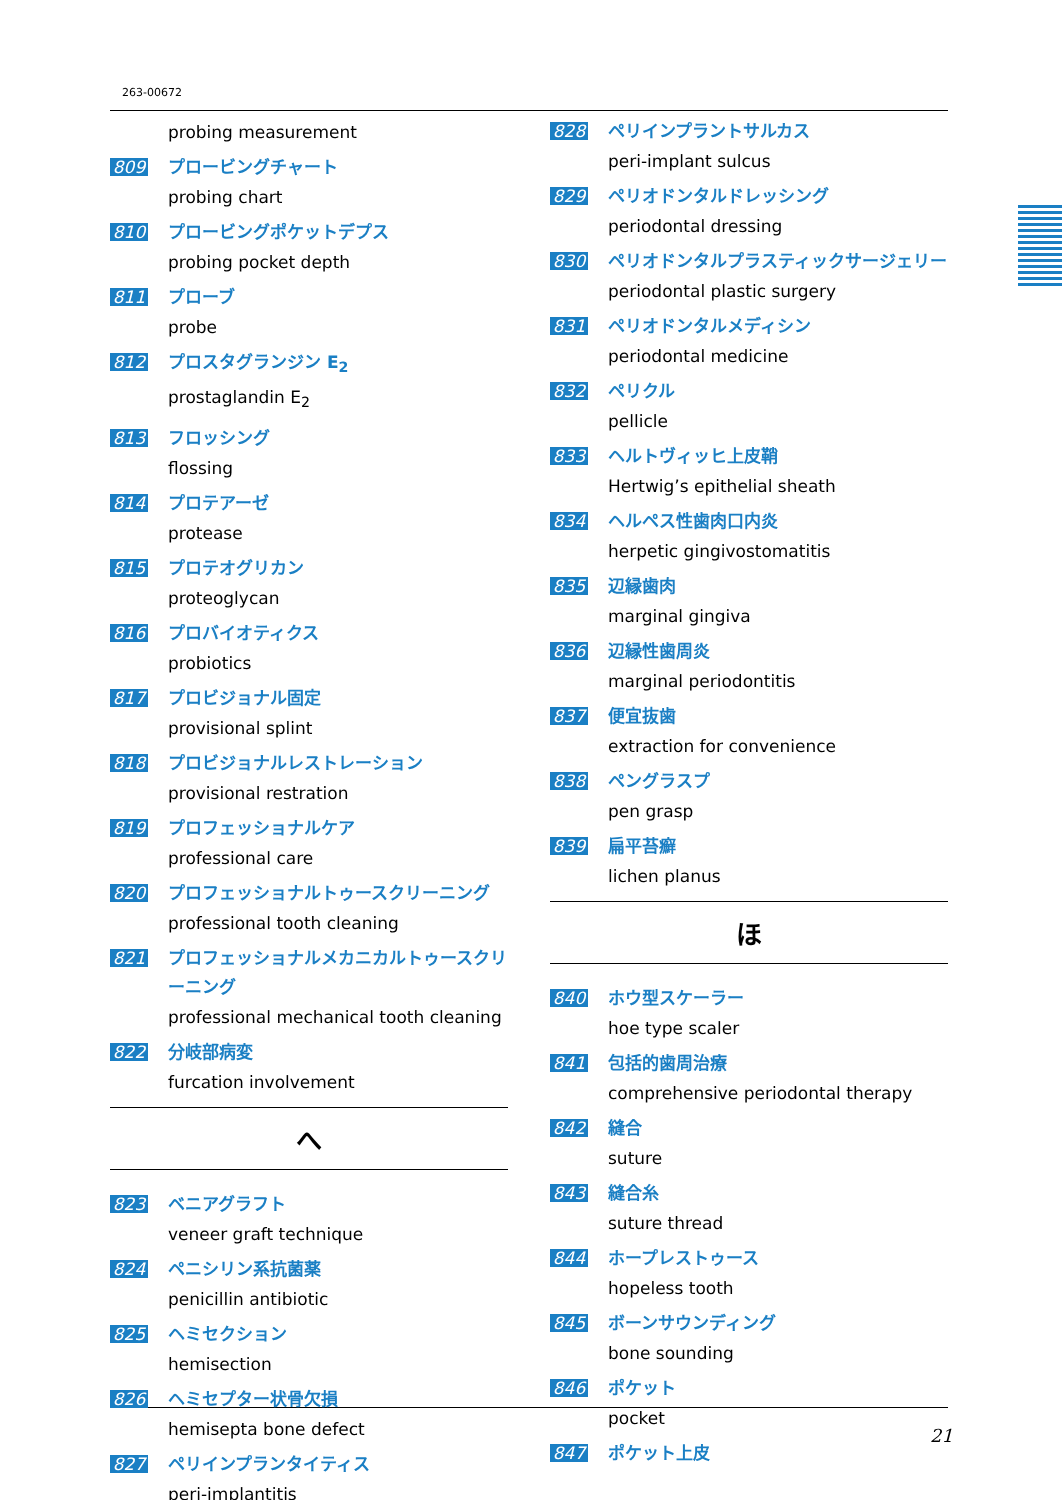263-00672
probing measurement
809
プロービングチャート
probing chart
810
プロービングポケットデプス
probing pocket depth
811
プローブ
probe
812
プロスタグランジン E<sub>2</sub>
prostaglandin E<sub>2</sub>
813
フロッシング
flossing
814
プロテアーゼ
protease
815
プロテオグリカン
proteoglycan
816
プロバイオティクス
probiotics
817
プロビジョナル固定
provisional splint
818
プロビジョナルレストレーション
provisional restration
819
プロフェッショナルケア
professional care
820
プロフェッショナルトゥースクリーニング
professional tooth cleaning
821
プロフェッショナルメカニカルトゥースクリーニング
professional mechanical tooth cleaning
822
分岐部病変
furcation involvement
へ
823
ベニアグラフト
veneer graft technique
824
ペニシリン系抗菌薬
penicillin antibiotic
825
ヘミセクション
hemisection
826
ヘミセプター状骨欠損
hemisepta bone defect
827
ペリインプランタイティス
peri-implantitis
828
ペリインプラントサルカス
peri-implant sulcus
829
ペリオドンタルドレッシング
periodontal dressing
830
ペリオドンタルプラスティックサージェリー
periodontal plastic surgery
831
ペリオドンタルメディシン
periodontal medicine
832
ペリクル
pellicle
833
ヘルトヴィッヒ上皮鞘
Hertwig’s epithelial sheath
834
ヘルペス性歯肉口内炎
herpetic gingivostomatitis
835
辺縁歯肉
marginal gingiva
836
辺縁性歯周炎
marginal periodontitis
837
便宜抜歯
extraction for convenience
838
ペングラスプ
pen grasp
839
扁平苔癬
lichen planus
ほ
840
ホウ型スケーラー
hoe type scaler
841
包括的歯周治療
comprehensive periodontal therapy
842
縫合
suture
843
縫合糸
suture thread
844
ホープレストゥース
hopeless tooth
845
ボーンサウンディング
bone sounding
846
ポケット
pocket
847
ポケット上皮
21